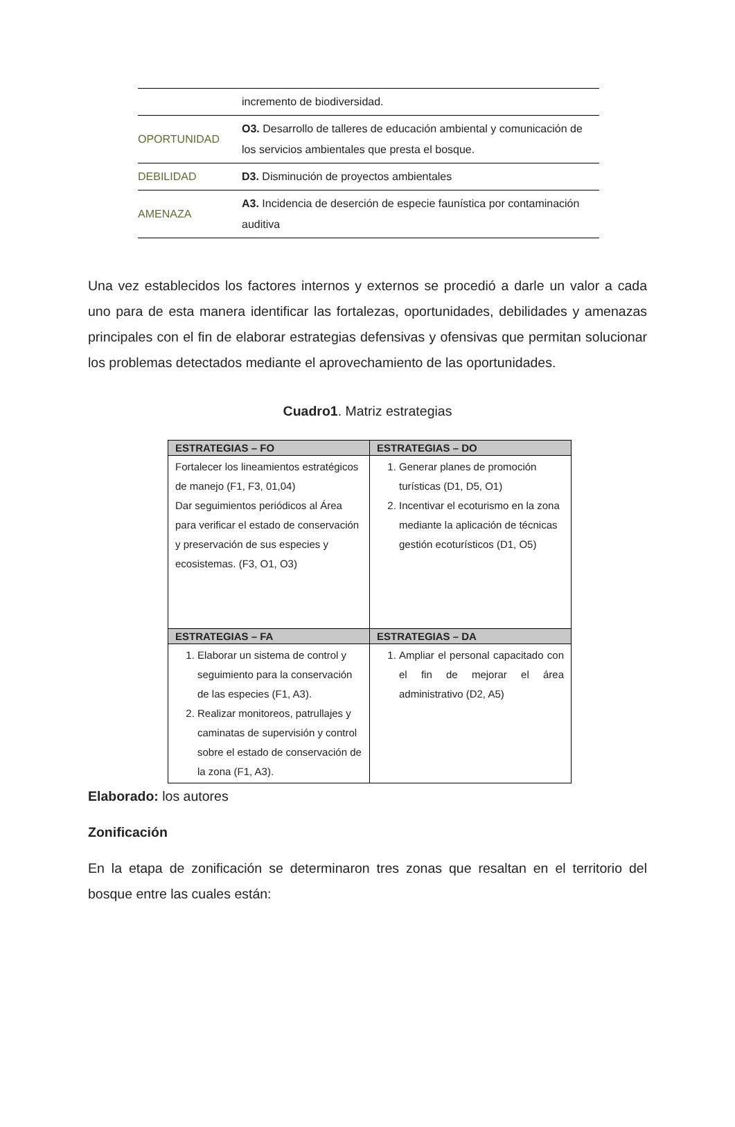| | incremento de biodiversidad. |
| OPORTUNIDAD | O3. Desarrollo de talleres de educación ambiental y comunicación de los servicios ambientales que presta el bosque. |
| DEBILIDAD | D3. Disminución de proyectos ambientales |
| AMENAZA | A3. Incidencia de deserción de especie faunística por contaminación auditiva |
Una vez establecidos los factores internos y externos se procedió a darle un valor a cada uno para de esta manera identificar las fortalezas, oportunidades, debilidades y amenazas principales con el fin de elaborar estrategias defensivas y ofensivas que permitan solucionar los problemas detectados mediante el aprovechamiento de las oportunidades.
Cuadro1. Matriz estrategias
| ESTRATEGIAS – FO | ESTRATEGIAS – DO |
| --- | --- |
| Fortalecer los lineamientos estratégicos de manejo (F1, F3, 01,04) Dar seguimientos periódicos al Área para verificar el estado de conservación y preservación de sus especies y ecosistemas. (F3, O1, O3) | 1. Generar planes de promoción turísticas (D1, D5, O1) 2. Incentivar el ecoturismo en la zona mediante la aplicación de técnicas gestión ecoturísticos (D1, O5) |
| ESTRATEGIAS – FA | ESTRATEGIAS – DA |
| 1. Elaborar un sistema de control y seguimiento para la conservación de las especies (F1, A3). 2. Realizar monitoreos, patrullajes y caminatas de supervisión y control sobre el estado de conservación de la zona (F1, A3). | 1. Ampliar el personal capacitado con el fin de mejorar el área administrativo (D2, A5) |
Elaborado: los autores
Zonificación
En la etapa de zonificación se determinaron tres zonas que resaltan en el territorio del bosque entre las cuales están: